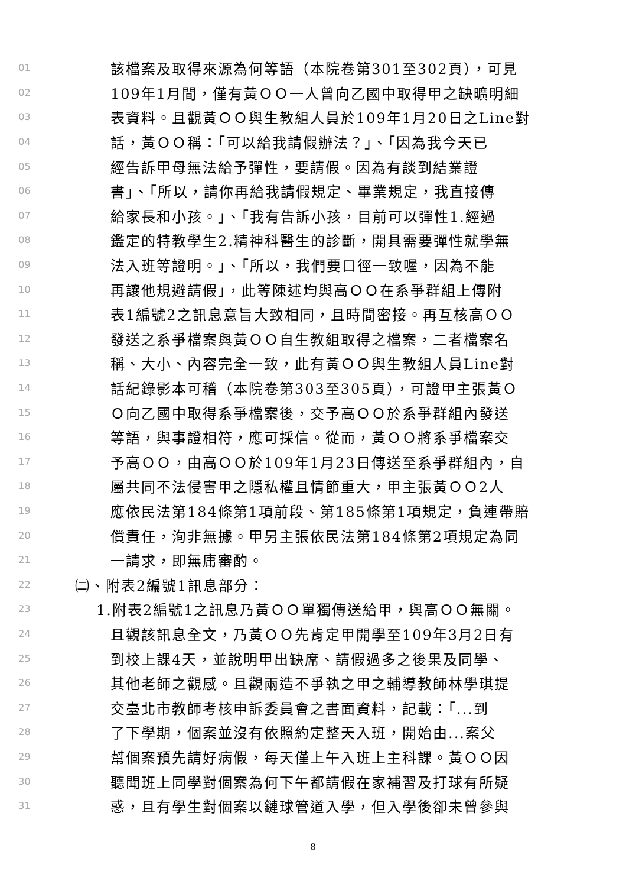01 該檔案及取得來源為何等語（本院卷第301至302頁），可見
02 109年1月間，僅有黃ＯＯ一人曾向乙國中取得甲之缺曠明細
03 表資料。且觀黃ＯＯ與生教組人員於109年1月20日之Line對
04 話，黃ＯＯ稱：「可以給我請假辦法？」、「因為我今天已
05 經告訴甲母無法給予彈性，要請假。因為有談到結業證
06 書」、「所以，請你再給我請假規定、畢業規定，我直接傳
07 給家長和小孩。」、「我有告訴小孩，目前可以彈性1.經過
08 鑑定的特教學生2.精神科醫生的診斷，開具需要彈性就學無
09 法入班等證明。」、「所以，我們要口徑一致喔，因為不能
10 再讓他規避請假」，此等陳述均與高ＯＯ在系爭群組上傳附
11 表1編號2之訊息意旨大致相同，且時間密接。再互核高ＯＯ
12 發送之系爭檔案與黃ＯＯ自生教組取得之檔案，二者檔案名
13 稱、大小、內容完全一致，此有黃ＯＯ與生教組人員Line對
14 話紀錄影本可稽（本院卷第303至305頁），可證甲主張黃Ｏ
15 Ｏ向乙國中取得系爭檔案後，交予高ＯＯ於系爭群組內發送
16 等語，與事證相符，應可採信。從而，黃ＯＯ將系爭檔案交
17 予高ＯＯ，由高ＯＯ於109年1月23日傳送至系爭群組內，自
18 屬共同不法侵害甲之隱私權且情節重大，甲主張黃ＯＯ2人
19 應依民法第184條第1項前段、第185條第1項規定，負連帶賠
20 償責任，洵非無據。甲另主張依民法第184條第2項規定為同
21 一請求，即無庸審酌。
22 ㈡、附表2編號1訊息部分：
23 1.附表2編號1之訊息乃黃ＯＯ單獨傳送給甲，與高ＯＯ無關。
24 且觀該訊息全文，乃黃ＯＯ先肯定甲開學至109年3月2日有
25 到校上課4天，並說明甲出缺席、請假過多之後果及同學、
26 其他老師之觀感。且觀兩造不爭執之甲之輔導教師林學琪提
27 交臺北市教師考核申訴委員會之書面資料，記載：「...到
28 了下學期，個案並沒有依照約定整天入班，開始由...案父
29 幫個案預先請好病假，每天僅上午入班上主科課。黃ＯＯ因
30 聽聞班上同學對個案為何下午都請假在家補習及打球有所疑
31 惑，且有學生對個案以鏈球管道入學，但入學後卻未曾參與
8